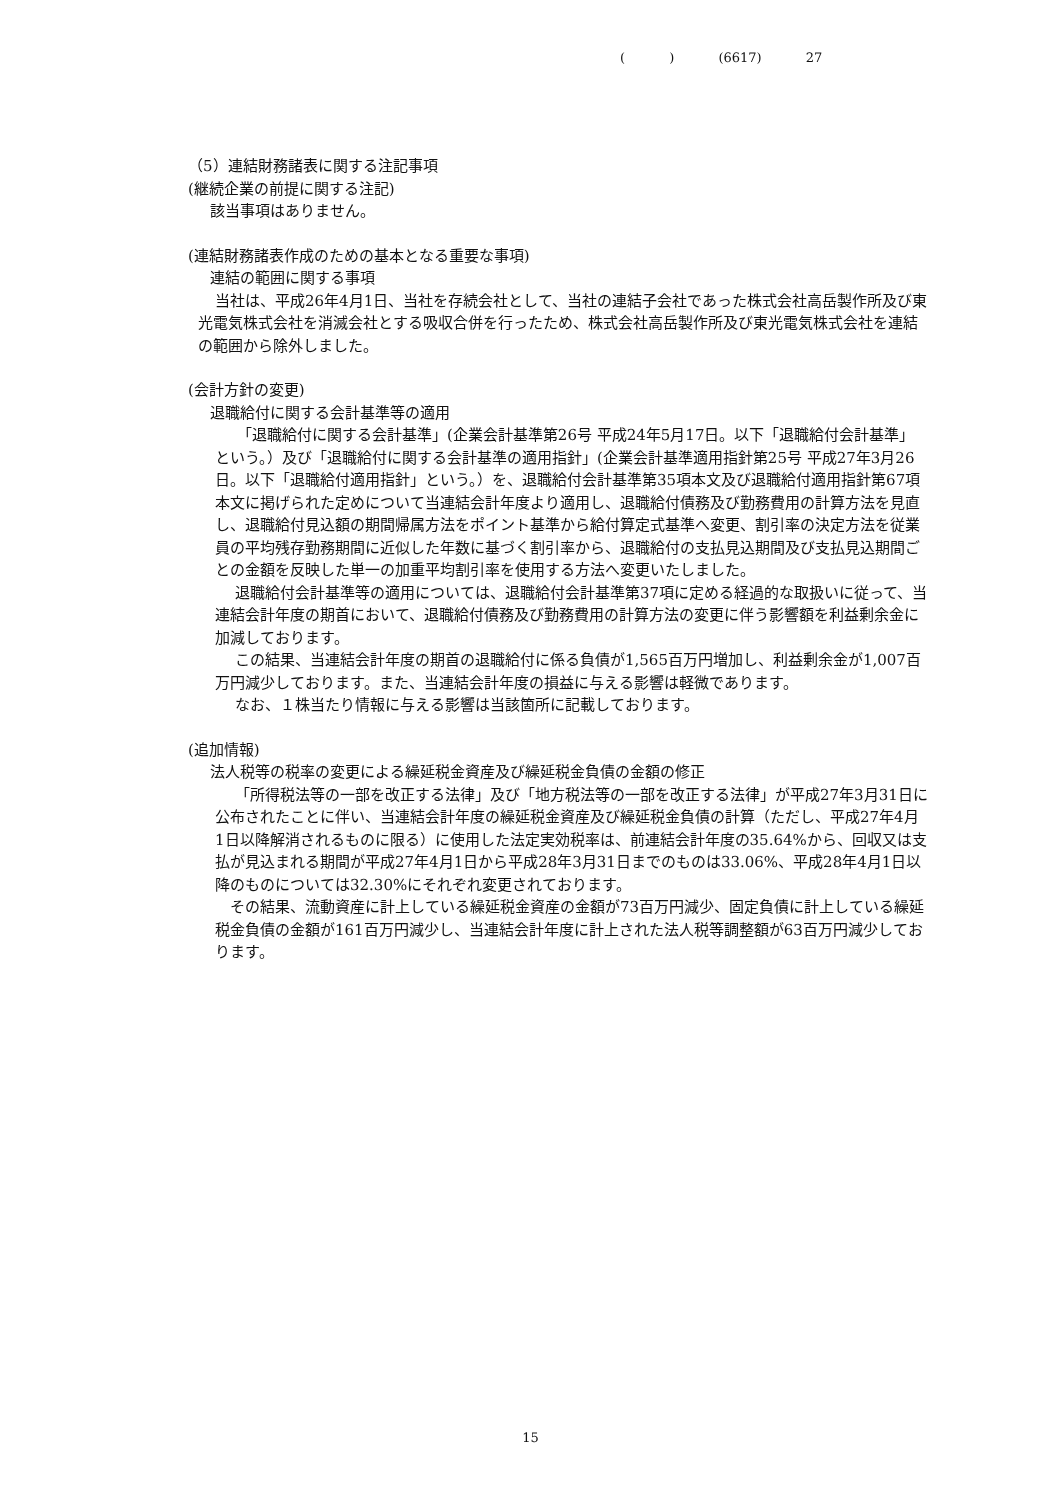( ) (6617) 27
（5）連結財務諸表に関する注記事項
(継続企業の前提に関する注記)
該当事項はありません。
(連結財務諸表作成のための基本となる重要な事項)
連結の範囲に関する事項
当社は、平成26年4月1日、当社を存続会社として、当社の連結子会社であった株式会社高岳製作所及び東光電気株式会社を消滅会社とする吸収合併を行ったため、株式会社高岳製作所及び東光電気株式会社を連結の範囲から除外しました。
(会計方針の変更)
退職給付に関する会計基準等の適用
「退職給付に関する会計基準」(企業会計基準第26号 平成24年5月17日。以下「退職給付会計基準」という。）及び「退職給付に関する会計基準の適用指針」(企業会計基準適用指針第25号 平成27年3月26日。以下「退職給付適用指針」という。）を、退職給付会計基準第35項本文及び退職給付適用指針第67項本文に掲げられた定めについて当連結会計年度より適用し、退職給付債務及び勤務費用の計算方法を見直し、退職給付見込額の期間帰属方法をポイント基準から給付算定式基準へ変更、割引率の決定方法を従業員の平均残存勤務期間に近似した年数に基づく割引率から、退職給付の支払見込期間及び支払見込期間ごとの金額を反映した単一の加重平均割引率を使用する方法へ変更いたしました。
退職給付会計基準等の適用については、退職給付会計基準第37項に定める経過的な取扱いに従って、当連結会計年度の期首において、退職給付債務及び勤務費用の計算方法の変更に伴う影響額を利益剰余金に加減しております。
この結果、当連結会計年度の期首の退職給付に係る負債が1,565百万円増加し、利益剰余金が1,007百万円減少しております。また、当連結会計年度の損益に与える影響は軽微であります。
なお、１株当たり情報に与える影響は当該箇所に記載しております。
(追加情報)
法人税等の税率の変更による繰延税金資産及び繰延税金負債の金額の修正
「所得税法等の一部を改正する法律」及び「地方税法等の一部を改正する法律」が平成27年3月31日に公布されたことに伴い、当連結会計年度の繰延税金資産及び繰延税金負債の計算（ただし、平成27年4月1日以降解消されるものに限る）に使用した法定実効税率は、前連結会計年度の35.64%から、回収又は支払が見込まれる期間が平成27年4月1日から平成28年3月31日までのものは33.06%、平成28年4月1日以降のものについては32.30%にそれぞれ変更されております。
その結果、流動資産に計上している繰延税金資産の金額が73百万円減少、固定負債に計上している繰延税金負債の金額が161百万円減少し、当連結会計年度に計上された法人税等調整額が63百万円減少しております。
15